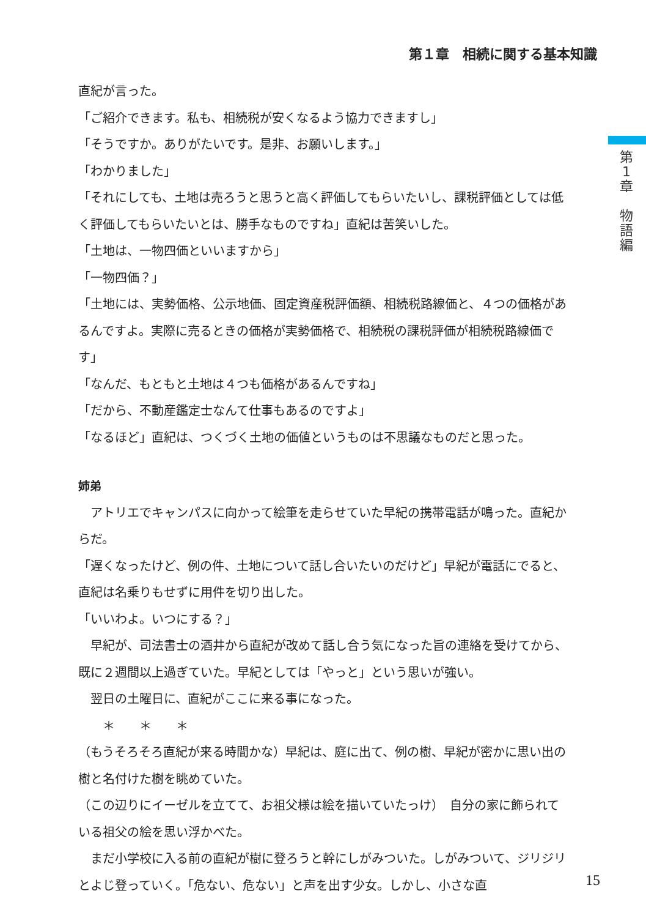第１章　相続に関する基本知識
第
1
章
物
語
編
直紀が言った。
「ご紹介できます。私も、相続税が安くなるよう協力できますし」
「そうですか。ありがたいです。是非、お願いします。」
「わかりました」
「それにしても、土地は売ろうと思うと高く評価してもらいたいし、課税評価としては低く評価してもらいたいとは、勝手なものですね」直紀は苦笑いした。
「土地は、一物四価といいますから」
「一物四価？」
「土地には、実勢価格、公示地価、固定資産税評価額、相続税路線価と、４つの価格があるんですよ。実際に売るときの価格が実勢価格で、相続税の課税評価が相続税路線価です」
「なんだ、もともと土地は４つも価格があるんですね」
「だから、不動産鑑定士なんて仕事もあるのですよ」
「なるほど」直紀は、つくづく土地の価値というものは不思議なものだと思った。
姉弟
　アトリエでキャンパスに向かって絵筆を走らせていた早紀の携帯電話が鳴った。直紀からだ。
「遅くなったけど、例の件、土地について話し合いたいのだけど」早紀が電話にでると、直紀は名乗りもせずに用件を切り出した。
「いいわよ。いつにする？」
　早紀が、司法書士の酒井から直紀が改めて話し合う気になった旨の連絡を受けてから、既に２週間以上過ぎていた。早紀としては「やっと」という思いが強い。
　翌日の土曜日に、直紀がここに来る事になった。
　　＊　　＊　　＊
（もうそろそろ直紀が来る時間かな）早紀は、庭に出て、例の樹、早紀が密かに思い出の樹と名付けた樹を眺めていた。
（この辺りにイーゼルを立てて、お祖父様は絵を描いていたっけ）　自分の家に飾られている祖父の絵を思い浮かべた。
　まだ小学校に入る前の直紀が樹に登ろうと幹にしがみついた。しがみついて、ジリジリとよじ登っていく。「危ない、危ない」と声を出す少女。しかし、小さな直
15